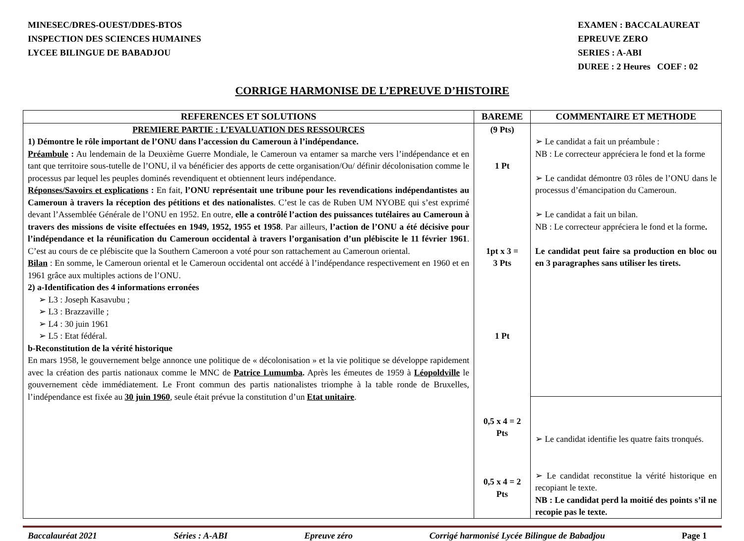MINESEC/DRES-OUEST/DDES-BTOS
INSPECTION DES SCIENCES HUMAINES
LYCEE BILINGUE DE BABADJOU
EXAMEN : BACCALAUREAT
EPREUVE ZERO
SERIES : A-ABI
DUREE : 2 Heures COEF : 02
CORRIGE HARMONISE DE L’EPREUVE D’HISTOIRE
| REFERENCES ET SOLUTIONS | BAREME | COMMENTAIRE ET METHODE |
| --- | --- | --- |
| PREMIERE PARTIE : L’EVALUATION DES RESSOURCES 1) Démontre le rôle important de l’ONU dans l’accession du Cameroun à l’indépendance. Préambule : Au lendemain de la Deuxième Guerre Mondiale, le Cameroun va entamer sa marche vers l’indépendance et en tant que territoire sous-tutelle de l’ONU, il va bénéficier des apports de cette organisation/Ou/ définir décolonisation comme le processus par lequel les peuples dominés revendiquent et obtiennent leurs indépendance. Réponses/Savoirs et explications : En fait, l’ONU représentait une tribune pour les revendications indépendantistes au Cameroun à travers la réception des pétitions et des nationalistes . C’est le cas de Ruben UM NYOBE qui s’est exprimé devant l’Assemblée Générale de l’ONU en 1952. En outre, elle a contrôlé l’action des puissances tutélaires au Cameroun à travers des missions de visite effectuées en 1949, 1952, 1955 et 1958 . Par ailleurs, l’action de l’ONU a été décisive pour l’indépendance et la réunification du Cameroun occidental à travers l’organisation d’un plébiscite le 11 février 1961 . C’est au cours de ce plébiscite que la Southern Cameroon a voté pour son rattachement au Cameroun oriental. Bilan : En somme, le Cameroun oriental et le Cameroun occidental ont accédé à l’indépendance respectivement en 1960 et en 1961 grâce aux multiples actions de l’ONU. 2) a-Identification des 4 informations erronées ➢ L3 : Joseph Kasavubu ; ➢ L3 : Brazzaville ; ➢ L4 : 30 juin 1961 ➢ L5 : Etat fédéral. b-Reconstitution de la vérité historique En mars 1958, le gouvernement belge annonce une politique de « décolonisation » et la vie politique se développe rapidement avec la création des partis nationaux comme le MNC de Patrice Lumumba . Après les émeutes de 1959 à Léopoldville le gouvernement cède immédiatement. Le Front commun des partis nationalistes triomphe à la table ronde de Bruxelles, l’indépendance est fixée au 30 juin 1960 , seule était prévue la constitution d’un Etat unitaire . | (9 Pts) 1 Pt 1pt x 3 = 3 Pts 1 Pt 0,5 x 4 = 2 Pts 0,5 x 4 = 2 Pts | ➢ Le candidat a fait un préambule : NB : Le correcteur appréciera le fond et la forme ➢ Le candidat démontre 03 rôles de l’ONU dans le processus d’émancipation du Cameroun. ➢ Le candidat a fait un bilan. NB : Le correcteur appréciera le fond et la forme . Le candidat peut faire sa production en bloc ou en 3 paragraphes sans utiliser les tirets. |
| | | ➢ Le candidat identifie les quatre faits tronqués. ➢ Le candidat reconstitue la vérité historique en recopiant le texte. NB : Le candidat perd la moitié des points s’il ne recopie pas le texte. |
Baccalauréat 2021 Séries : A-ABI Epreuve zéro Corrigé harmonisé Lycée Bilingue de Babadjou Page 1